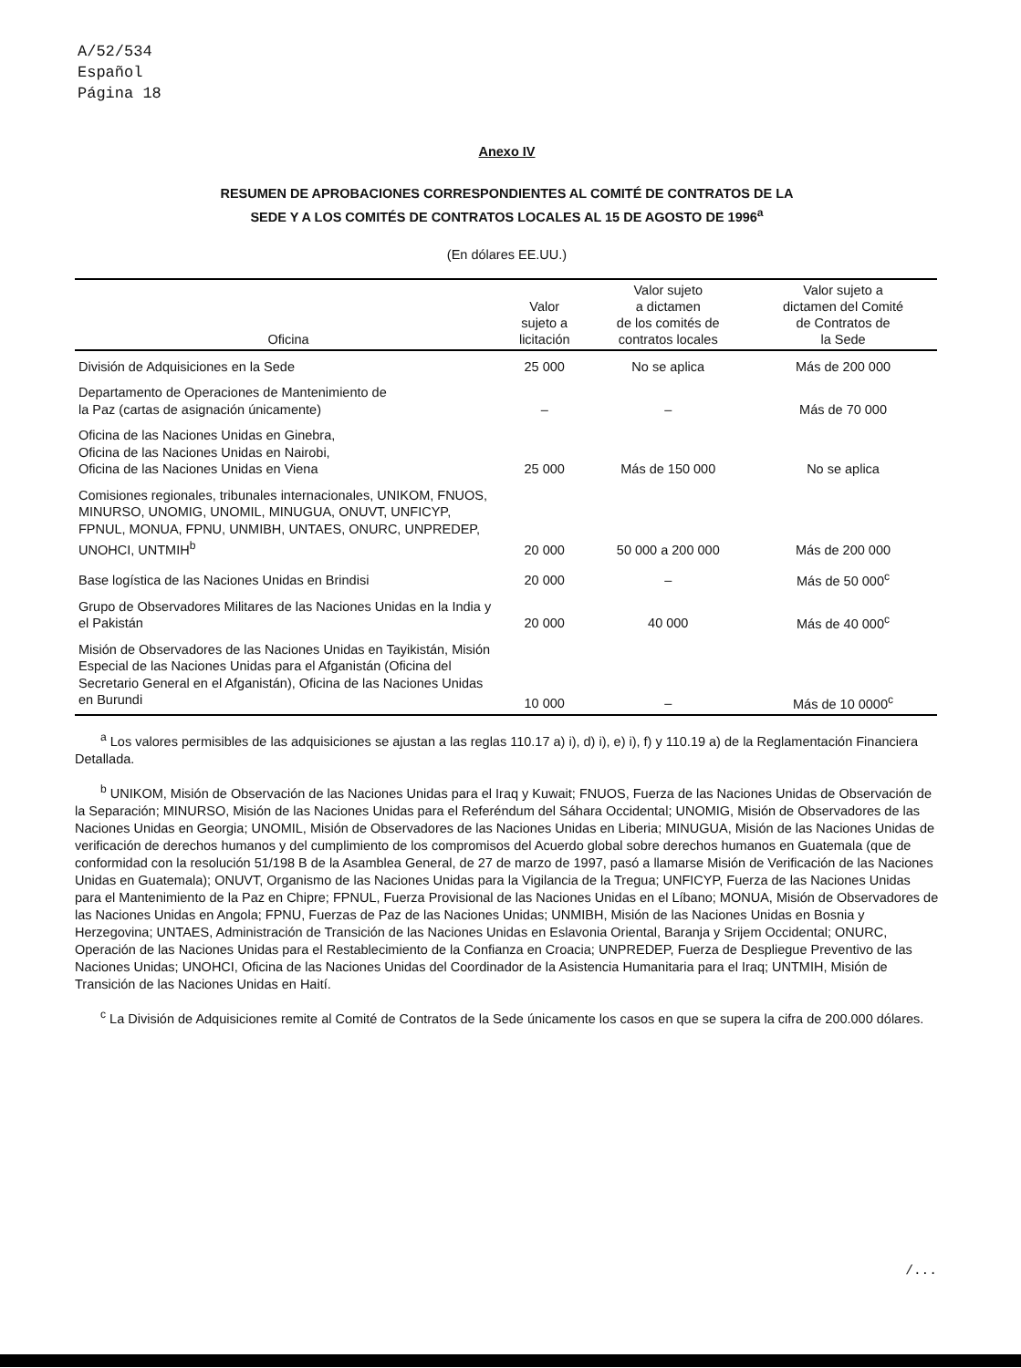A/52/534
Español
Página 18
Anexo IV
RESUMEN DE APROBACIONES CORRESPONDIENTES AL COMITÉ DE CONTRATOS DE LA
SEDE Y A LOS COMITÉS DE CONTRATOS LOCALES AL 15 DE AGOSTO DE 1996<sup>a</sup>
(En dólares EE.UU.)
| Oficina | Valor sujeto a licitación | Valor sujeto a dictamen de los comités de contratos locales | Valor sujeto a dictamen del Comité de Contratos de la Sede |
| --- | --- | --- | --- |
| División de Adquisiciones en la Sede | 25 000 | No se aplica | Más de 200 000 |
| Departamento de Operaciones de Mantenimiento de la Paz (cartas de asignación únicamente) | – | – | Más de 70 000 |
| Oficina de las Naciones Unidas en Ginebra, Oficina de las Naciones Unidas en Nairobi, Oficina de las Naciones Unidas en Viena | 25 000 | Más de 150 000 | No se aplica |
| Comisiones regionales, tribunales internacionales, UNIKOM, FNUOS, MINURSO, UNOMIG, UNOMIL, MINUGUA, ONUVT, UNFICYP, FPNUL, MONUA, FPNU, UNMIBH, UNTAES, ONURC, UNPREDEP, UNOHCI, UNTMIH<sup>b</sup> | 20 000 | 50 000 a 200 000 | Más de 200 000 |
| Base logística de las Naciones Unidas en Brindisi | 20 000 | – | Más de 50 000<sup>c</sup> |
| Grupo de Observadores Militares de las Naciones Unidas en la India y el Pakistán | 20 000 | 40 000 | Más de 40 000<sup>c</sup> |
| Misión de Observadores de las Naciones Unidas en Tayikistán, Misión Especial de las Naciones Unidas para el Afganistán (Oficina del Secretario General en el Afganistán), Oficina de las Naciones Unidas en Burundi | 10 000 | – | Más de 10 0000<sup>c</sup> |
<sup>a</sup> Los valores permisibles de las adquisiciones se ajustan a las reglas 110.17 a) i), d) i), e) i), f) y 110.19 a) de la Reglamentación Financiera Detallada.
<sup>b</sup> UNIKOM, Misión de Observación de las Naciones Unidas para el Iraq y Kuwait; FNUOS, Fuerza de las Naciones Unidas de Observación de la Separación; MINURSO, Misión de las Naciones Unidas para el Referéndum del Sáhara Occidental; UNOMIG, Misión de Observadores de las Naciones Unidas en Georgia; UNOMIL, Misión de Observadores de las Naciones Unidas en Liberia; MINUGUA, Misión de las Naciones Unidas de verificación de derechos humanos y del cumplimiento de los compromisos del Acuerdo global sobre derechos humanos en Guatemala (que de conformidad con la resolución 51/198 B de la Asamblea General, de 27 de marzo de 1997, pasó a llamarse Misión de Verificación de las Naciones Unidas en Guatemala); ONUVT, Organismo de las Naciones Unidas para la Vigilancia de la Tregua; UNFICYP, Fuerza de las Naciones Unidas para el Mantenimiento de la Paz en Chipre; FPNUL, Fuerza Provisional de las Naciones Unidas en el Líbano; MONUA, Misión de Observadores de las Naciones Unidas en Angola; FPNU, Fuerzas de Paz de las Naciones Unidas; UNMIBH, Misión de las Naciones Unidas en Bosnia y Herzegovina; UNTAES, Administración de Transición de las Naciones Unidas en Eslavonia Oriental, Baranja y Srijem Occidental; ONURC, Operación de las Naciones Unidas para el Restablecimiento de la Confianza en Croacia; UNPREDEP, Fuerza de Despliegue Preventivo de las Naciones Unidas; UNOHCI, Oficina de las Naciones Unidas del Coordinador de la Asistencia Humanitaria para el Iraq; UNTMIH, Misión de Transición de las Naciones Unidas en Haití.
<sup>c</sup> La División de Adquisiciones remite al Comité de Contratos de la Sede únicamente los casos en que se supera la cifra de 200.000 dólares.
/...